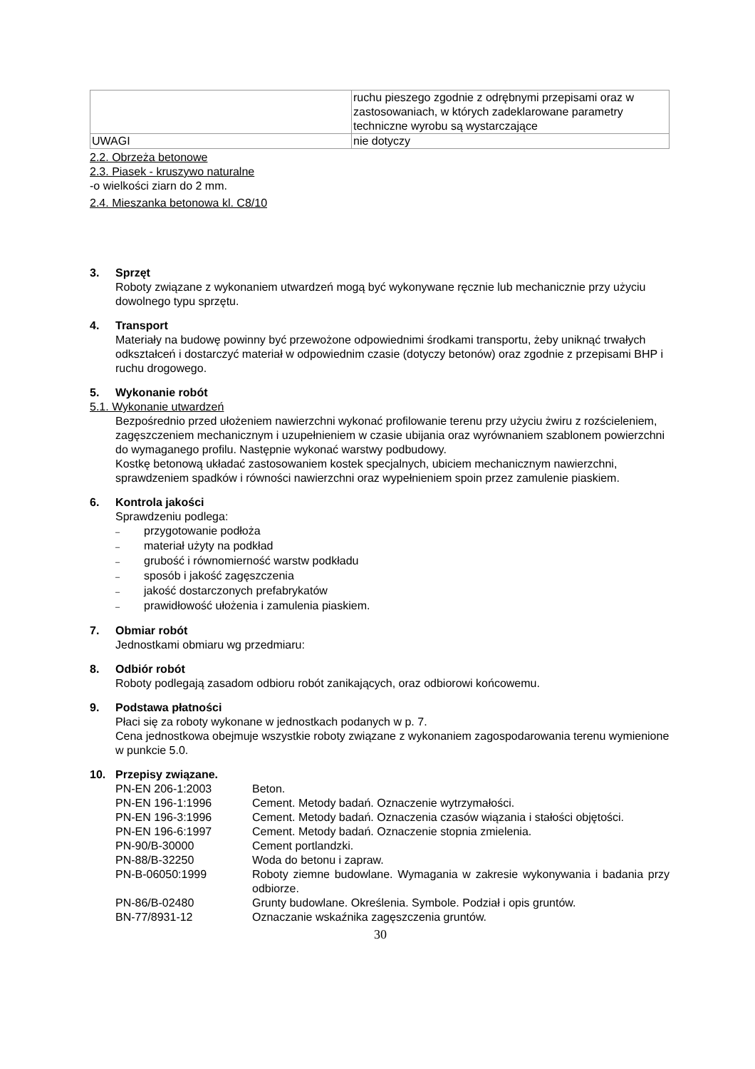| | ruchu pieszego zgodnie z odrębnymi przepisami oraz w zastosowaniach, w których zadeklarowane parametry techniczne wyrobu są wystarczające |
| UWAGI | nie dotyczy |
2.2. Obrzeża betonowe
2.3. Piasek - kruszywo naturalne
-o wielkości ziarn do 2 mm.
2.4. Mieszanka betonowa kl. C8/10
3. Sprzęt
Roboty związane z wykonaniem utwardzeń mogą być wykonywane ręcznie lub mechanicznie przy użyciu dowolnego typu sprzętu.
4. Transport
Materiały na budowę powinny być przewożone odpowiednimi środkami transportu, żeby uniknąć trwałych odkształceń i dostarczyć materiał w odpowiednim czasie (dotyczy betonów) oraz zgodnie z przepisami BHP i ruchu drogowego.
5. Wykonanie robót
5.1. Wykonanie utwardzeń
Bezpośrednio przed ułożeniem nawierzchni wykonać profilowanie terenu przy użyciu żwiru z rozścieleniem, zagęszczeniem mechanicznym i uzupełnieniem w czasie ubijania oraz wyrównaniem szablonem powierzchni do wymaganego profilu. Następnie wykonać warstwy podbudowy.
Kostkę betonową układać zastosowaniem kostek specjalnych, ubiciem mechanicznym nawierzchni, sprawdzeniem spadków i równości nawierzchni oraz wypełnieniem spoin przez zamulenie piaskiem.
6. Kontrola jakości
Sprawdzeniu podlega:
– przygotowanie podłoża
– materiał użyty na podkład
– grubość i równomierność warstw podkładu
– sposób i jakość zagęszczenia
– jakość dostarczonych prefabrykatów
– prawidłowość ułożenia i zamulenia piaskiem.
7. Obmiar robót
Jednostkami obmiaru wg przedmiaru:
8. Odbiór robót
Roboty podlegają zasadom odbioru robót zanikających, oraz odbiorowi końcowemu.
9. Podstawa płatności
Płaci się za roboty wykonane w jednostkach podanych w p. 7.
Cena jednostkowa obejmuje wszystkie roboty związane z wykonaniem zagospodarowania terenu wymienione w punkcie 5.0.
10. Przepisy związane.
| PN-EN 206-1:2003 | Beton. |
| PN-EN 196-1:1996 | Cement. Metody badań. Oznaczenie wytrzymałości. |
| PN-EN 196-3:1996 | Cement. Metody badań. Oznaczenia czasów wiązania i stałości objętości. |
| PN-EN 196-6:1997 | Cement. Metody badań. Oznaczenie stopnia zmielenia. |
| PN-90/B-30000 | Cement portlandzki. |
| PN-88/B-32250 | Woda do betonu i zapraw. |
| PN-B-06050:1999 | Roboty ziemne budowlane. Wymagania w zakresie wykonywania i badania przy odbiorze. |
| PN-86/B-02480 | Grunty budowlane. Określenia. Symbole. Podział i opis gruntów. |
| BN-77/8931-12 | Oznaczanie wskaźnika zagęszczenia gruntów. |
30